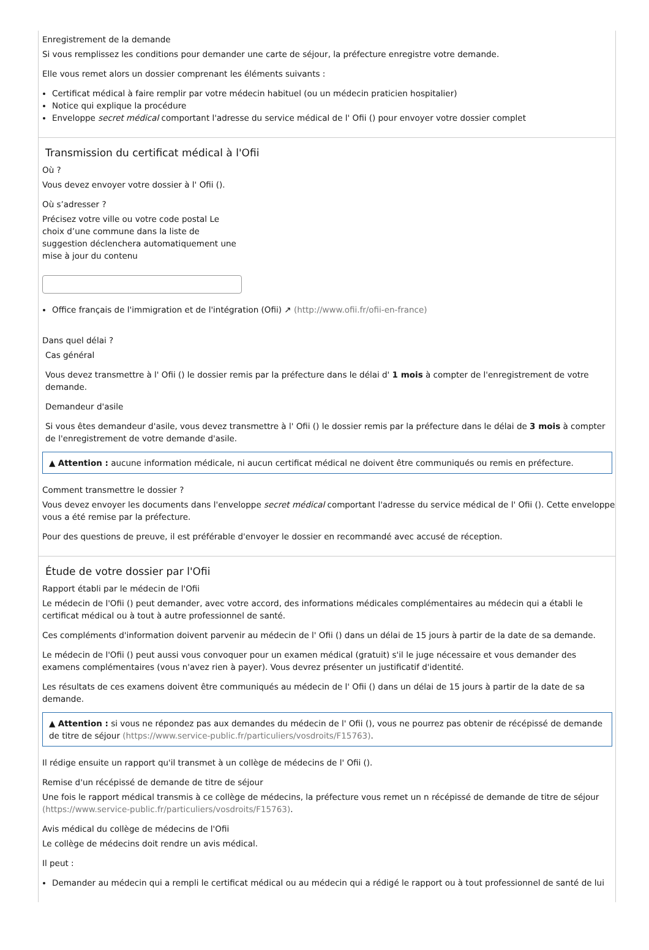Enregistrement de la demande
Si vous remplissez les conditions pour demander une carte de séjour, la préfecture enregistre votre demande.
Elle vous remet alors un dossier comprenant les éléments suivants :
Certificat médical à faire remplir par votre médecin habituel (ou un médecin praticien hospitalier)
Notice qui explique la procédure
Enveloppe secret médical comportant l'adresse du service médical de l' Ofii () pour envoyer votre dossier complet
Transmission du certificat médical à l'Ofii
Où ?
Vous devez envoyer votre dossier à l' Ofii ().
Où s’adresser ?
Précisez votre ville ou votre code postal Le choix d’une commune dans la liste de suggestion déclenchera automatiquement une mise à jour du contenu
Office français de l'immigration et de l'intégration (Ofii) ↗ (http://www.ofii.fr/ofii-en-france)
Dans quel délai ?
Cas général
Vous devez transmettre à l' Ofii () le dossier remis par la préfecture dans le délai d' 1 mois à compter de l'enregistrement de votre demande.
Demandeur d'asile
Si vous êtes demandeur d'asile, vous devez transmettre à l' Ofii () le dossier remis par la préfecture dans le délai de 3 mois à compter de l'enregistrement de votre demande d'asile.
▲ Attention : aucune information médicale, ni aucun certificat médical ne doivent être communiqués ou remis en préfecture.
Comment transmettre le dossier ?
Vous devez envoyer les documents dans l'enveloppe secret médical comportant l'adresse du service médical de l' Ofii (). Cette enveloppe vous a été remise par la préfecture.
Pour des questions de preuve, il est préférable d'envoyer le dossier en recommandé avec accusé de réception.
Étude de votre dossier par l'Ofii
Rapport établi par le médecin de l'Ofii
Le médecin de l'Ofii () peut demander, avec votre accord, des informations médicales complémentaires au médecin qui a établi le certificat médical ou à tout à autre professionnel de santé.
Ces compléments d'information doivent parvenir au médecin de l' Ofii () dans un délai de 15 jours à partir de la date de sa demande.
Le médecin de l'Ofii () peut aussi vous convoquer pour un examen médical (gratuit) s'il le juge nécessaire et vous demander des examens complémentaires (vous n'avez rien à payer). Vous devrez présenter un justificatif d'identité.
Les résultats de ces examens doivent être communiqués au médecin de l' Ofii () dans un délai de 15 jours à partir de la date de sa demande.
▲ Attention : si vous ne répondez pas aux demandes du médecin de l' Ofii (), vous ne pourrez pas obtenir de récépissé de demande de titre de séjour (https://www.service-public.fr/particuliers/vosdroits/F15763).
Il rédige ensuite un rapport qu'il transmet à un collège de médecins de l' Ofii ().
Remise d'un récépissé de demande de titre de séjour
Une fois le rapport médical transmis à ce collège de médecins, la préfecture vous remet un n récépissé de demande de titre de séjour (https://www.service-public.fr/particuliers/vosdroits/F15763).
Avis médical du collège de médecins de l'Ofii
Le collège de médecins doit rendre un avis médical.
Il peut :
Demander au médecin qui a rempli le certificat médical ou au médecin qui a rédigé le rapport ou à tout professionnel de santé de lui